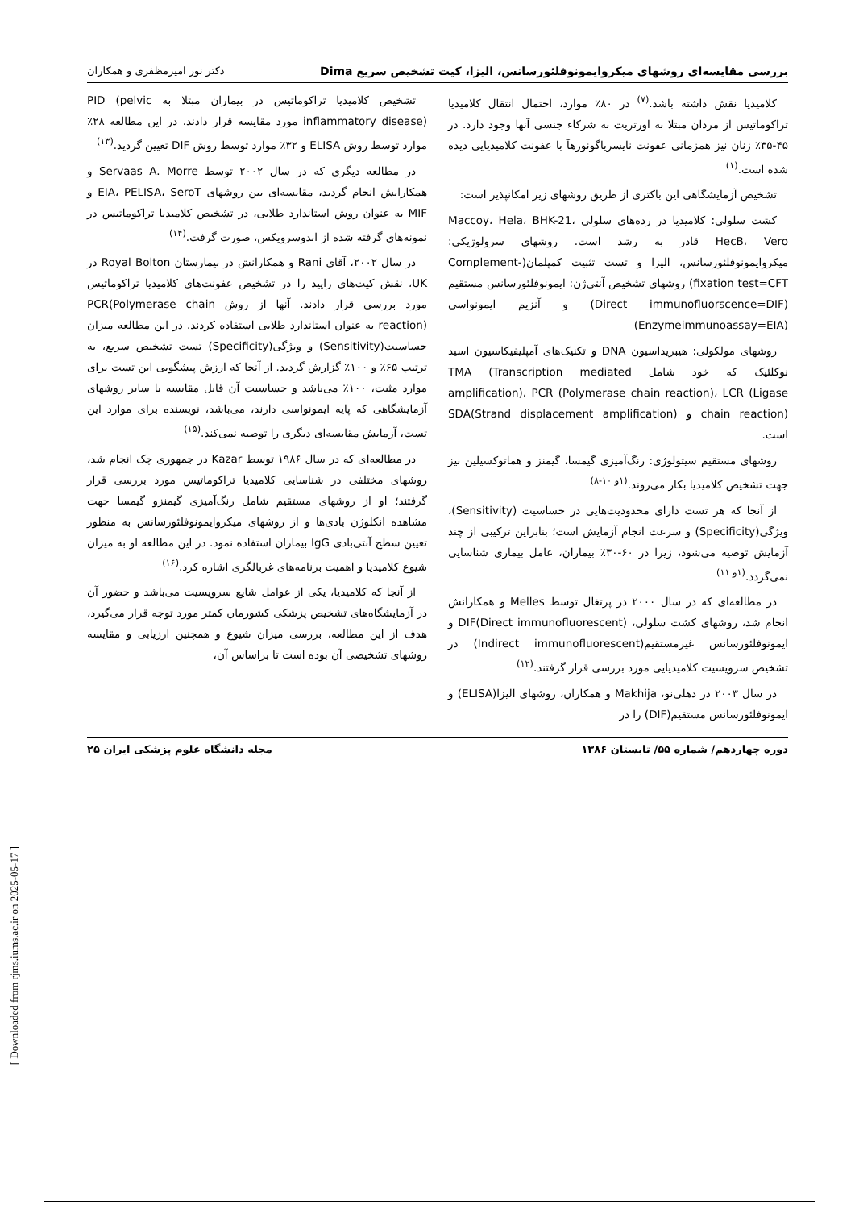بررسی مقایسه‌ای روشهای میکروایمونوفلئورسانس، الیزا، کیت تشخیص سریع Dima دکتر نور امیرمظفری و همکاران
کلامیدیا نقش داشته باشد.<sup>(۷)</sup> در ۸۰٪ موارد، احتمال انتقال کلامیدیا تراکوماتیس از مردان مبتلا به اورتریت به شرکاء جنسی آنها وجود دارد. در ۴۵-۳۵٪ زنان نیز همزمانی عفونت نایسریاگونورهآ با عفونت کلامیدیایی دیده شده است.<sup>(۱)</sup>
تشخیص آزمایشگاهی این باکتری از طریق روشهای زیر امکانپذیر است:
کشت سلولی: کلامیدیا در رده‌های سلولی Maccoy، Hela، BHK-21، HecB، Vero قادر به رشد است. روشهای سرولوژیکی: میکروایمونوفلئورسانس، الیزا و تست تثبیت کمپلمان(Complement-fixation test=CFT) روشهای تشخیص آنتی‌ژن: ایمونوفلئورسانس مستقیم (Direct immunofluorscence=DIF) و آنزیم ایمونواسی (Enzymeimmunoassay=EIA)
روشهای مولکولی: هیبریداسیون DNA و تکنیک‌های آمپلیفیکاسیون اسید نوکلئیک که خود شامل TMA (Transcription mediated amplification)، PCR (Polymerase chain reaction)، LCR (Ligase chain reaction) و SDA(Strand displacement amplification) است.
روشهای مستقیم سیتولوژی: رنگ‌آمیزی گیمسا، گیمنز و هماتوکسیلین نیز جهت تشخیص کلامیدیا بکار می‌روند.<sup>(۱و ۱۰-۸)</sup>
از آنجا که هر تست دارای محدودیت‌هایی در حساسیت (Sensitivity)، ویژگی(Specificity) و سرعت انجام آزمایش است؛ بنابراین ترکیبی از چند آزمایش توصیه می‌شود، زیرا در ۶۰-۳۰٪ بیماران، عامل بیماری شناسایی نمی‌گردد.<sup>(۱و ۱۱)</sup>
در مطالعه‌ای که در سال ۲۰۰۰ در پرتغال توسط Melles و همکارانش انجام شد، روشهای کشت سلولی، DIF(Direct immunofluorescent) و ایمونوفلئورسانس غیرمستقیم(Indirect immunofluorescent) در تشخیص سرویسیت کلامیدیایی مورد بررسی قرار گرفتند.<sup>(۱۲)</sup>
در سال ۲۰۰۳ در دهلی‌نو، Makhija و همکاران، روشهای الیزا(ELISA) و ایمونوفلئورسانس مستقیم(DIF) را در
تشخیص کلامیدیا تراکوماتیس در بیماران مبتلا به PID (pelvic inflammatory disease) مورد مقایسه قرار دادند. در این مطالعه ۲۸٪ موارد توسط روش ELISA و ۳۲٪ موارد توسط روش DIF تعیین گردید.<sup>(۱۳)</sup>
در مطالعه دیگری که در سال ۲۰۰۲ توسط Servaas A. Morre و همکارانش انجام گردید، مقایسه‌ای بین روشهای EIA، PELISA، SeroT و MIF به عنوان روش استاندارد طلایی، در تشخیص کلامیدیا تراکوماتیس در نمونه‌های گرفته شده از اندوسرویکس، صورت گرفت.<sup>(۱۴)</sup>
در سال ۲۰۰۲، آقای Rani و همکارانش در بیمارستان Royal Bolton در UK، نقش کیت‌های راپید را در تشخیص عفونت‌های کلامیدیا تراکوماتیس مورد بررسی قرار دادند. آنها از روش PCR(Polymerase chain reaction) به عنوان استاندارد طلایی استفاده کردند. در این مطالعه میزان حساسیت(Sensitivity) و ویژگی(Specificity) تست تشخیص سریع، به ترتیب ۶۵٪ و ۱۰۰٪ گزارش گردید. از آنجا که ارزش پیشگویی این تست برای موارد مثبت، ۱۰۰٪ می‌باشد و حساسیت آن قابل مقایسه با سایر روشهای آزمایشگاهی که پایه ایمونواسی دارند، می‌باشد، نویسنده برای موارد این تست، آزمایش مقایسه‌ای دیگری را توصیه نمی‌کند.<sup>(۱۵)</sup>
در مطالعه‌ای که در سال ۱۹۸۶ توسط Kazar در جمهوری چک انجام شد، روشهای مختلفی در شناسایی کلامیدیا تراکوماتیس مورد بررسی قرار گرفتند؛ او از روشهای مستقیم شامل رنگ‌آمیزی گیمنزو گیمسا جهت مشاهده انکلوژن بادی‌ها و از روشهای میکروایمونوفلئورسانس به منظور تعیین سطح آنتی‌بادی IgG بیماران استفاده نمود. در این مطالعه او به میزان شیوع کلامیدیا و اهمیت برنامه‌های غربالگری اشاره کرد.<sup>(۱۶)</sup>
از آنجا که کلامیدیا، یکی از عوامل شایع سرویسیت می‌باشد و حضور آن در آزمایشگاه‌های تشخیص پزشکی کشورمان کمتر مورد توجه قرار می‌گیرد، هدف از این مطالعه، بررسی میزان شیوع و همچنین ارزیابی و مقایسه روشهای تشخیصی آن بوده است تا براساس آن،
دوره چهاردهم/ شماره ۵۵/ تابستان ۱۳۸۶ مجله دانشگاه علوم پزشکی ایران ۲۵
[ Downloaded from rjms.iums.ac.ir on 2025-05-17 ]